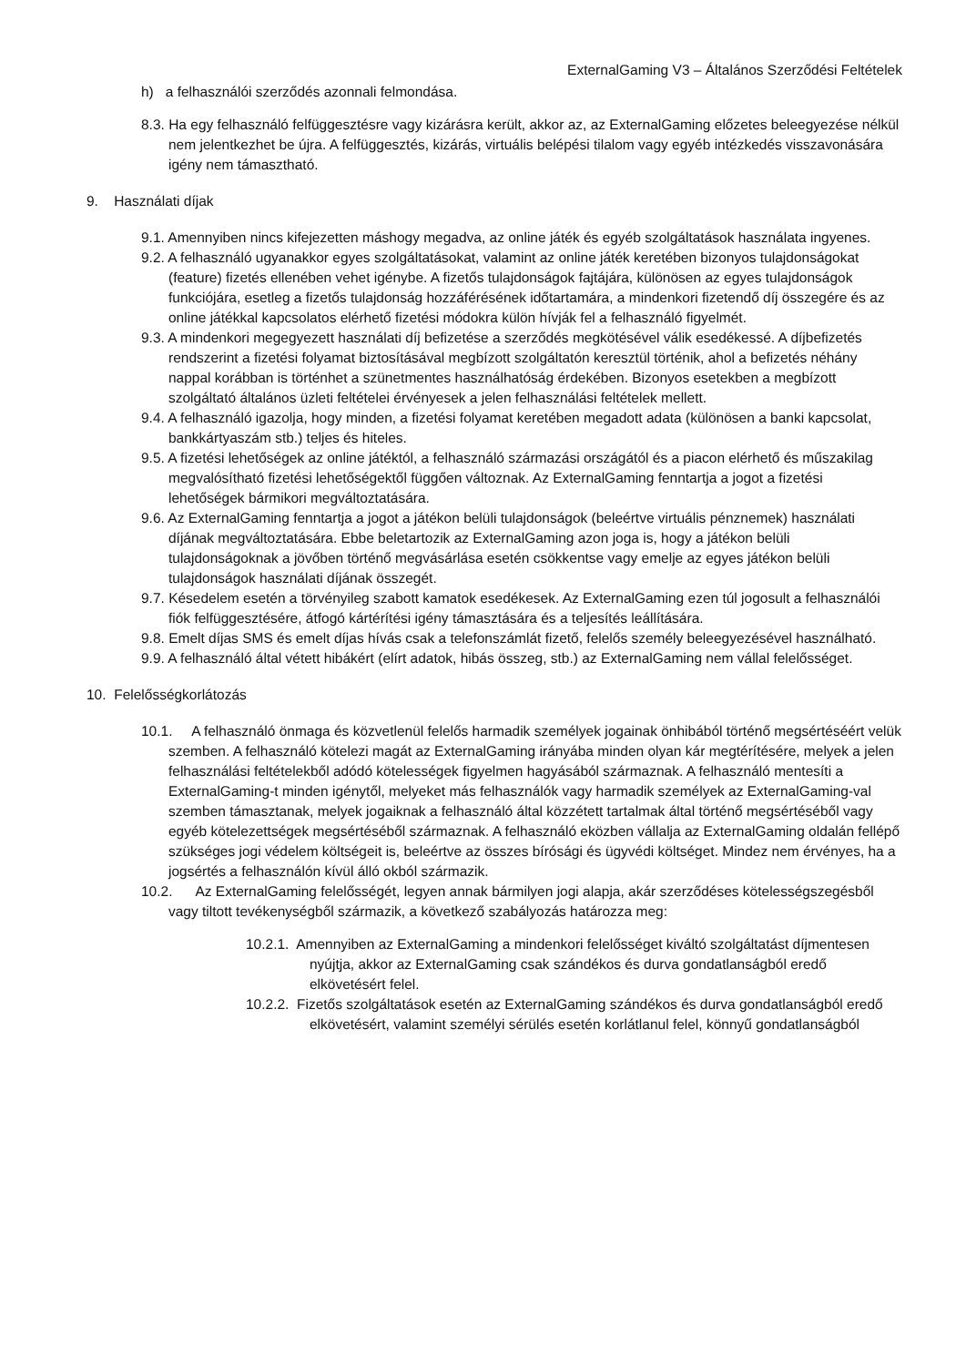ExternalGaming V3 – Általános Szerződési Feltételek
h) a felhasználói szerződés azonnali felmondása.
8.3. Ha egy felhasználó felfüggesztésre vagy kizárásra került, akkor az, az ExternalGaming előzetes beleegyezése nélkül nem jelentkezhet be újra. A felfüggesztés, kizárás, virtuális belépési tilalom vagy egyéb intézkedés visszavonására igény nem támasztható.
9. Használati díjak
9.1. Amennyiben nincs kifejezetten máshogy megadva, az online játék és egyéb szolgáltatások használata ingyenes.
9.2. A felhasználó ugyanakkor egyes szolgáltatásokat, valamint az online játék keretében bizonyos tulajdonságokat (feature) fizetés ellenében vehet igénybe. A fizetős tulajdonságok fajtájára, különösen az egyes tulajdonságok funkciójára, esetleg a fizetős tulajdonság hozzáférésének időtartamára, a mindenkori fizetendő díj összegére és az online játékkal kapcsolatos elérhető fizetési módokra külön hívják fel a felhasználó figyelmét.
9.3. A mindenkori megegyezett használati díj befizetése a szerződés megkötésével válik esedékessé. A díjbefizetés rendszerint a fizetési folyamat biztosításával megbízott szolgáltatón keresztül történik, ahol a befizetés néhány nappal korábban is történhet a szünetmentes használhatóság érdekében. Bizonyos esetekben a megbízott szolgáltató általános üzleti feltételei érvényesek a jelen felhasználási feltételek mellett.
9.4. A felhasználó igazolja, hogy minden, a fizetési folyamat keretében megadott adata (különösen a banki kapcsolat, bankkártyaszám stb.) teljes és hiteles.
9.5. A fizetési lehetőségek az online játéktól, a felhasználó származási országától és a piacon elérhető és műszakilag megvalósítható fizetési lehetőségektől függően változnak. Az ExternalGaming fenntartja a jogot a fizetési lehetőségek bármikori megváltoztatására.
9.6. Az ExternalGaming fenntartja a jogot a játékon belüli tulajdonságok (beleértve virtuális pénznemek) használati díjának megváltoztatására. Ebbe beletartozik az ExternalGaming azon joga is, hogy a játékon belüli tulajdonságoknak a jövőben történő megvásárlása esetén csökkentse vagy emelje az egyes játékon belüli tulajdonságok használati díjának összegét.
9.7. Késedelem esetén a törvényileg szabott kamatok esedékesek. Az ExternalGaming ezen túl jogosult a felhasználói fiók felfüggesztésére, átfogó kártérítési igény támasztására és a teljesítés leállítására.
9.8. Emelt díjas SMS és emelt díjas hívás csak a telefonszámlát fizető, felelős személy beleegyezésével használható.
9.9. A felhasználó által vétett hibákért (elírt adatok, hibás összeg, stb.) az ExternalGaming nem vállal felelősséget.
10. Felelősségkorlátozás
10.1. A felhasználó önmaga és közvetlenül felelős harmadik személyek jogainak önhibából történő megsértéséért velük szemben. A felhasználó kötelezi magát az ExternalGaming irányába minden olyan kár megtérítésére, melyek a jelen felhasználási feltételekből adódó kötelességek figyelmen hagyásából származnak. A felhasználó mentesíti a ExternalGaming-t minden igénytől, melyeket más felhasználók vagy harmadik személyek az ExternalGaming-val szemben támasztanak, melyek jogaiknak a felhasználó által közzétett tartalmak által történő megsértéséből vagy egyéb kötelezettségek megsértéséből származnak. A felhasználó eközben vállalja az ExternalGaming oldalán fellépő szükséges jogi védelem költségeit is, beleértve az összes bírósági és ügyvédi költséget. Mindez nem érvényes, ha a jogsértés a felhasználón kívül álló okból származik.
10.2. Az ExternalGaming felelősségét, legyen annak bármilyen jogi alapja, akár szerződéses kötelességszegésből vagy tiltott tevékenységből származik, a következő szabályozás határozza meg:
10.2.1. Amennyiben az ExternalGaming a mindenkori felelősséget kiváltó szolgáltatást díjmentesen nyújtja, akkor az ExternalGaming csak szándékos és durva gondatlanságból eredő elkövetésért felel.
10.2.2. Fizetős szolgáltatások esetén az ExternalGaming szándékos és durva gondatlanságból eredő elkövetésért, valamint személyi sérülés esetén korlátlanul felel, könnyű gondatlanságból